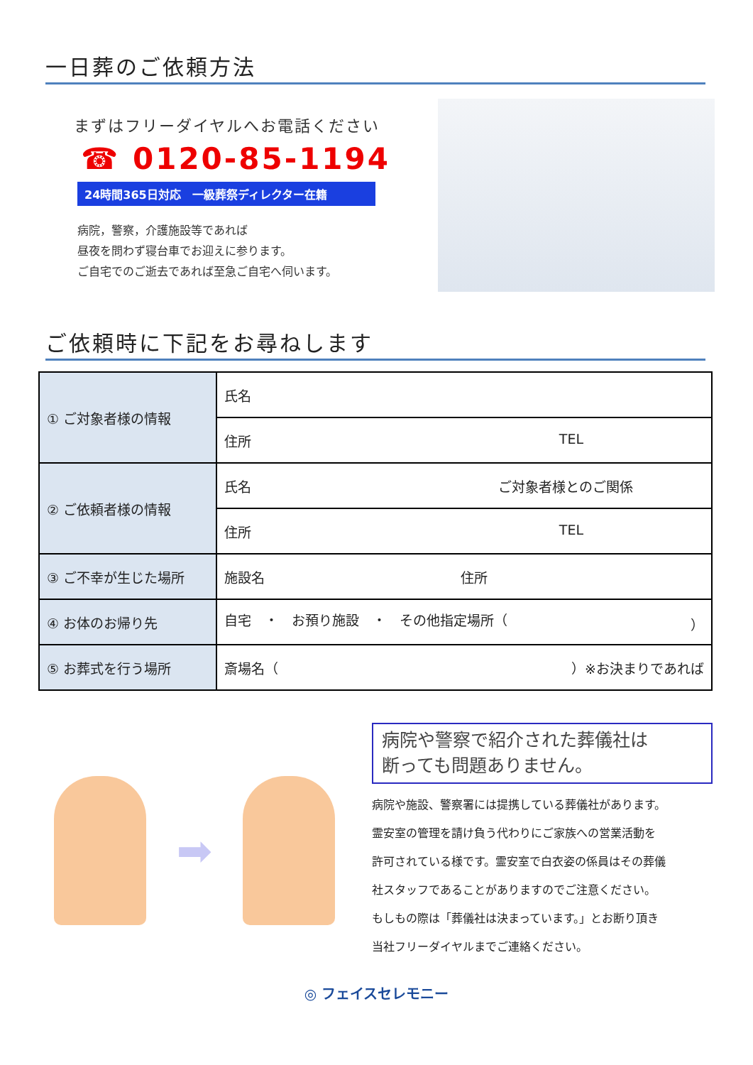一日葬のご依頼方法
まずはフリーダイヤルへお電話ください
☎ 0120-85-1194
24時間365日対応　一級葬祭ディレクター在籍
病院，警察，介護施設等であれば
昼夜を問わず寝台車でお迎えに参ります。
ご自宅でのご逝去であれば至急ご自宅へ伺います。
ご依頼時に下記をお尋ねします
| ① ご対象者様の情報 | 氏名 |
| | 住所 TEL |
| ② ご依頼者様の情報 | 氏名 ご対象者様とのご関係 |
| | 住所 TEL |
| ③ ご不幸が生じた場所 | 施設名 住所 |
| ④ お体のお帰り先 | 自宅 ・ お預り施設 ・ その他指定場所（ ） |
| ⑤ お葬式を行う場所 | 斎場名（ ）※お決まりであれば |
➡
病院や警察で紹介された葬儀社は
断っても問題ありません。
病院や施設、警察署には提携している葬儀社があります。
霊安室の管理を請け負う代わりにご家族への営業活動を
許可されている様です。霊安室で白衣姿の係員はその葬儀
社スタッフであることがありますのでご注意ください。
もしもの際は「葬儀社は決まっています。」とお断り頂き
当社フリーダイヤルまでご連絡ください。
◎ フェイスセレモニー